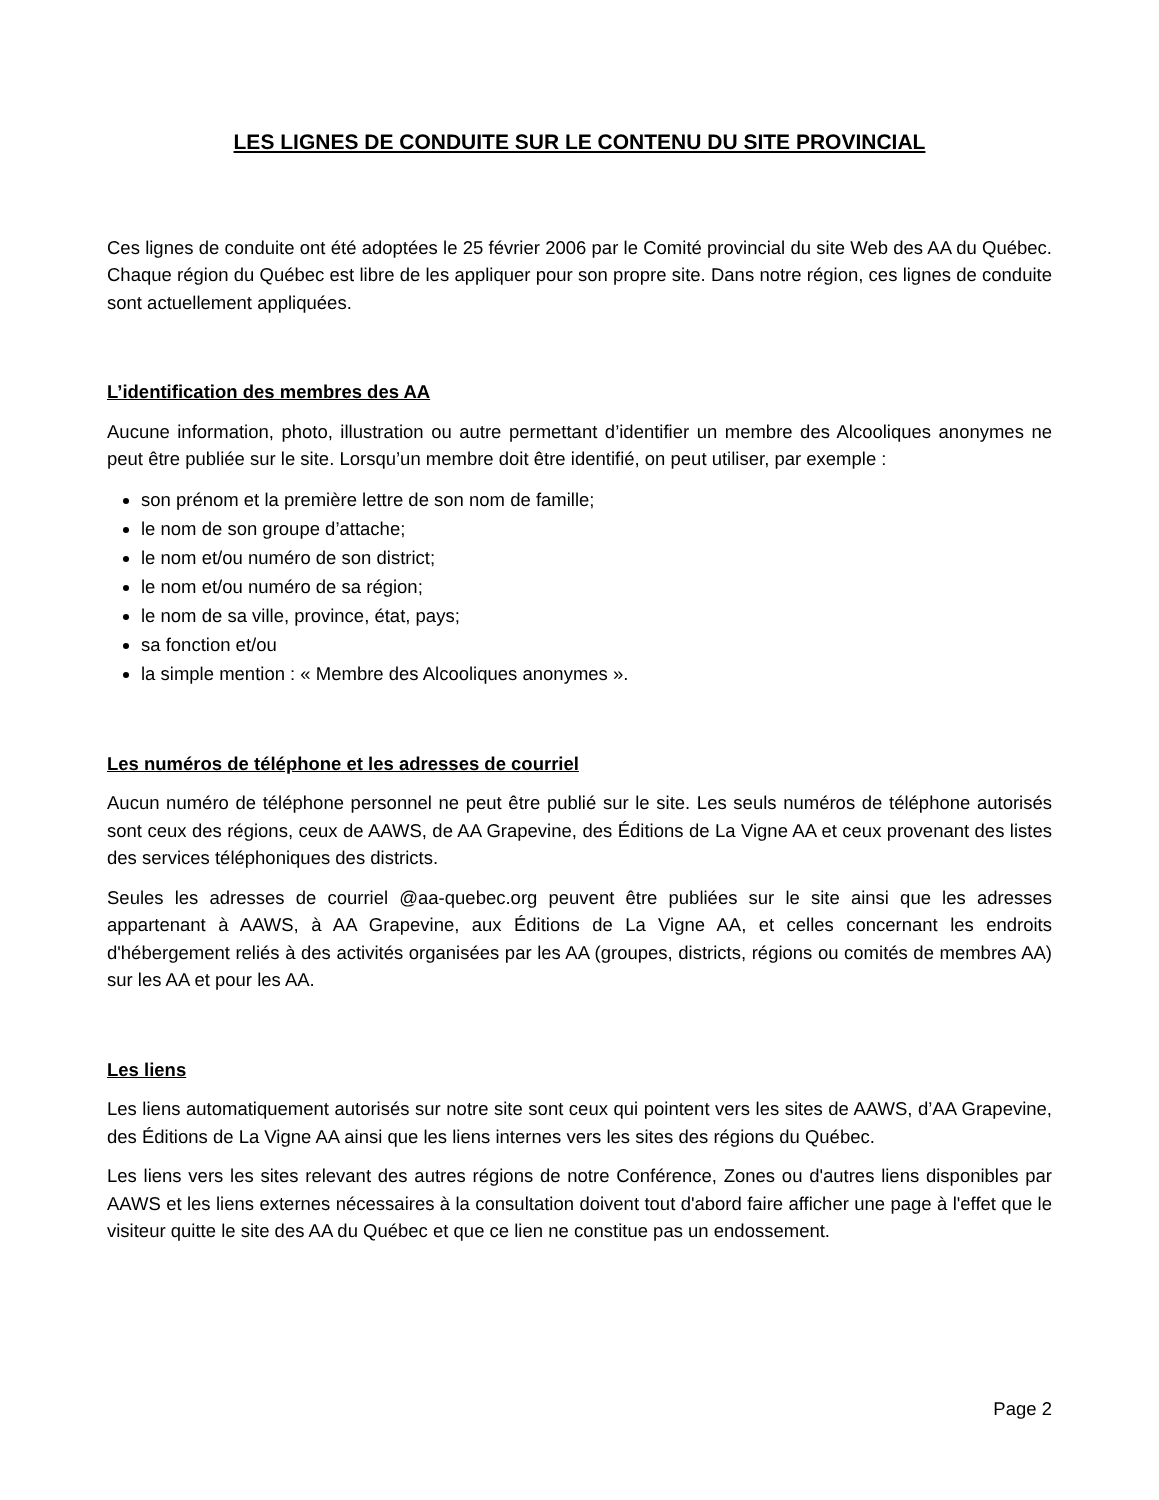LES LIGNES DE CONDUITE SUR LE CONTENU DU SITE PROVINCIAL
Ces lignes de conduite ont été adoptées le 25 février 2006 par le Comité provincial du site Web des AA du Québec. Chaque région du Québec est libre de les appliquer pour son propre site. Dans notre région, ces lignes de conduite sont actuellement appliquées.
L’identification des membres des AA
Aucune information, photo, illustration ou autre permettant d’identifier un membre des Alcooliques anonymes ne peut être publiée sur le site. Lorsqu’un membre doit être identifié, on peut utiliser, par exemple :
son prénom et la première lettre de son nom de famille;
le nom de son groupe d’attache;
le nom et/ou numéro de son district;
le nom et/ou numéro de sa région;
le nom de sa ville, province, état, pays;
sa fonction et/ou
la simple mention : « Membre des Alcooliques anonymes ».
Les numéros de téléphone et les adresses de courriel
Aucun numéro de téléphone personnel ne peut être publié sur le site. Les seuls numéros de téléphone autorisés sont ceux des régions, ceux de AAWS, de AA Grapevine, des Éditions de La Vigne AA et ceux provenant des listes des services téléphoniques des districts.
Seules les adresses de courriel @aa-quebec.org peuvent être publiées sur le site ainsi que les adresses appartenant à AAWS, à AA Grapevine, aux Éditions de La Vigne AA, et celles concernant les endroits d'hébergement reliés à des activités organisées par les AA (groupes, districts, régions ou comités de membres AA) sur les AA et pour les AA.
Les liens
Les liens automatiquement autorisés sur notre site sont ceux qui pointent vers les sites de AAWS, d’AA Grapevine, des Éditions de La Vigne AA ainsi que les liens internes vers les sites des régions du Québec.
Les liens vers les sites relevant des autres régions de notre Conférence, Zones ou d'autres liens disponibles par AAWS et les liens externes nécessaires à la consultation doivent tout d'abord faire afficher une page à l'effet que le visiteur quitte le site des AA du Québec et que ce lien ne constitue pas un endossement.
Page 2